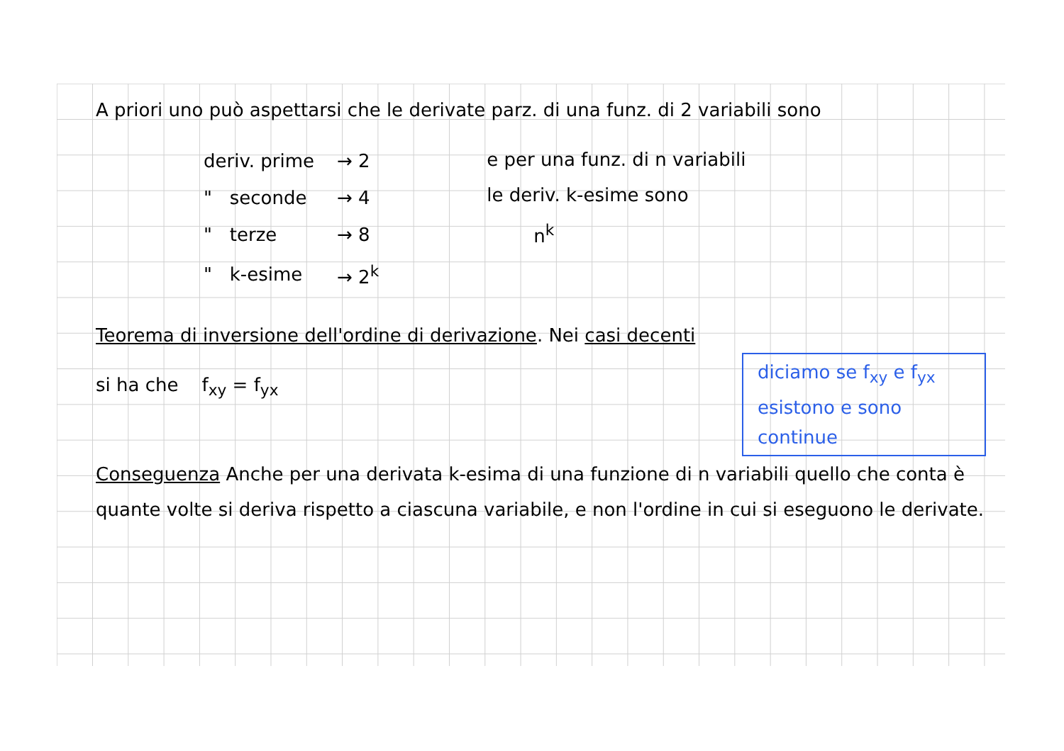A priori uno può aspettarsi che le derivate parz. di una funz. di 2 variabili sono
| deriv. prime | → 2 |
| " seconde | → 4 |
| " terze | → 8 |
| " k-esime | → 2<sup>k</sup> |
e per una funz. di n variabili
le deriv. k-esime sono
n<sup>k</sup>
Teorema di inversione dell'ordine di derivazione. Nei casi decenti
si ha che f<sub>xy</sub> = f<sub>yx</sub>
diciamo se f<sub>xy</sub> e f<sub>yx</sub> esistono e sono continue
Conseguenza Anche per una derivata k-esima di una funzione di n variabili quello che conta è quante volte si deriva rispetto a ciascuna variabile, e non l'ordine in cui si eseguono le derivate.